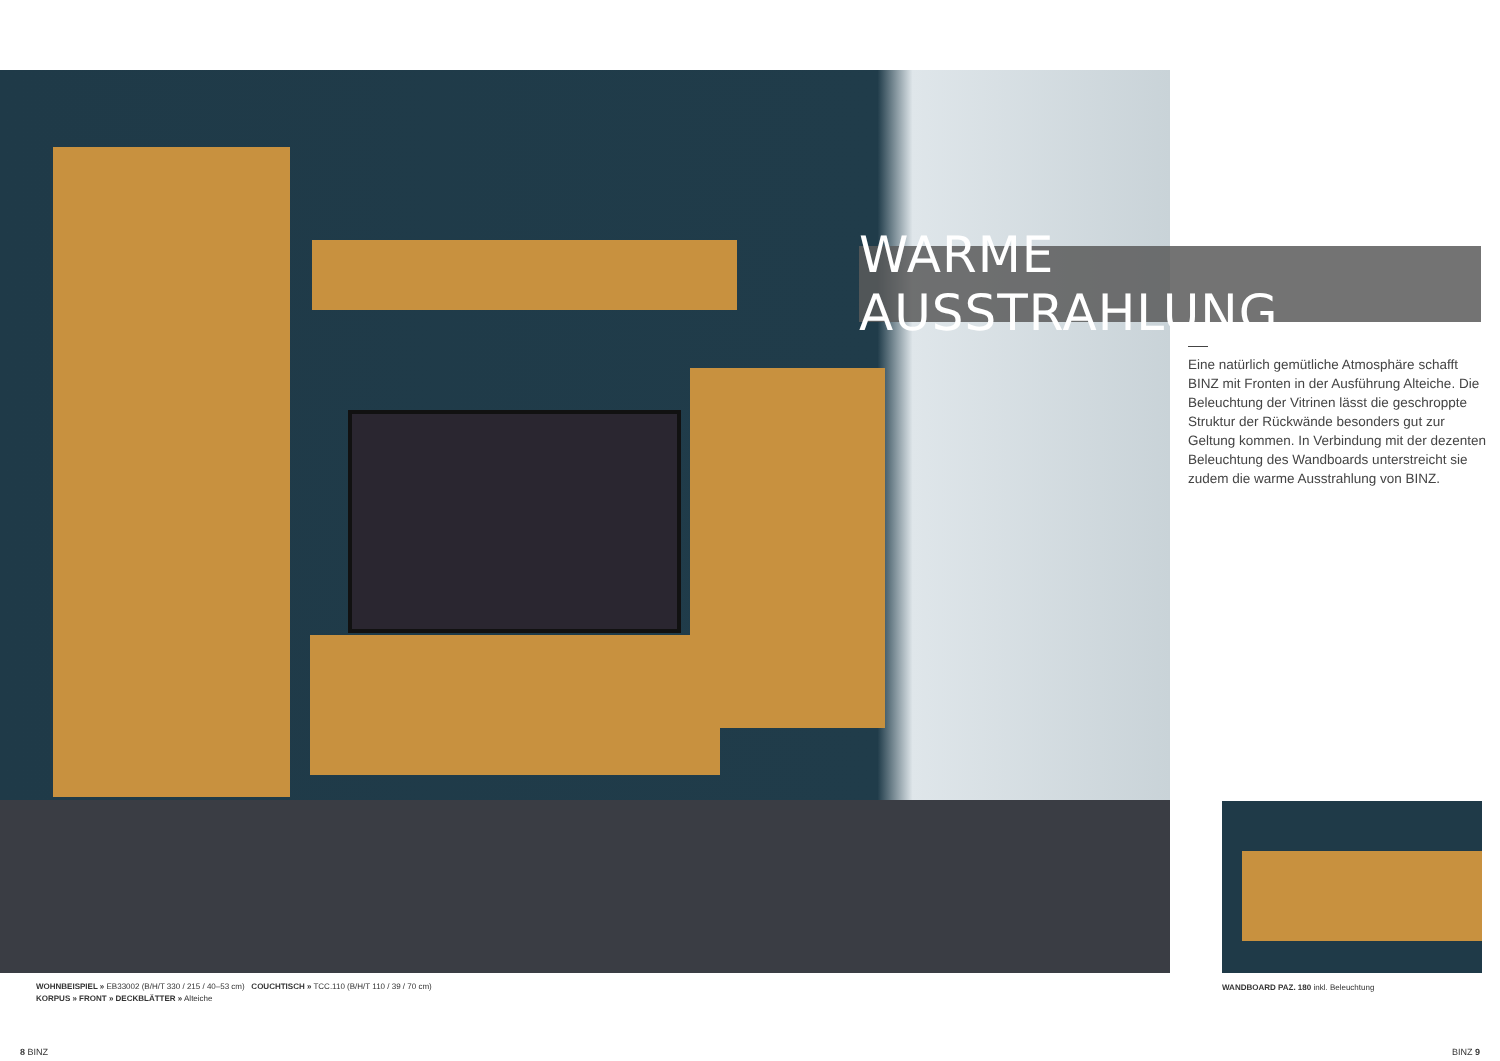WARME AUSSTRAHLUNG
Eine natürlich gemütliche Atmosphäre schafft BINZ mit Fronten in der Ausführung Alteiche. Die Beleuchtung der Vitrinen lässt die geschroppte Struktur der Rückwände besonders gut zur Geltung kommen. In Verbindung mit der dezenten Beleuchtung des Wandboards unterstreicht sie zudem die warme Ausstrahlung von BINZ.
WOHNBEISPIEL » EB33002 (B/H/T 330 / 215 / 40–53 cm) COUCHTISCH » TCC.110 (B/H/T 110 / 39 / 70 cm)
KORPUS » FRONT » DECKBLÄTTER » Alteiche
WANDBOARD PAZ. 180 inkl. Beleuchtung
8 BINZ BINZ 9